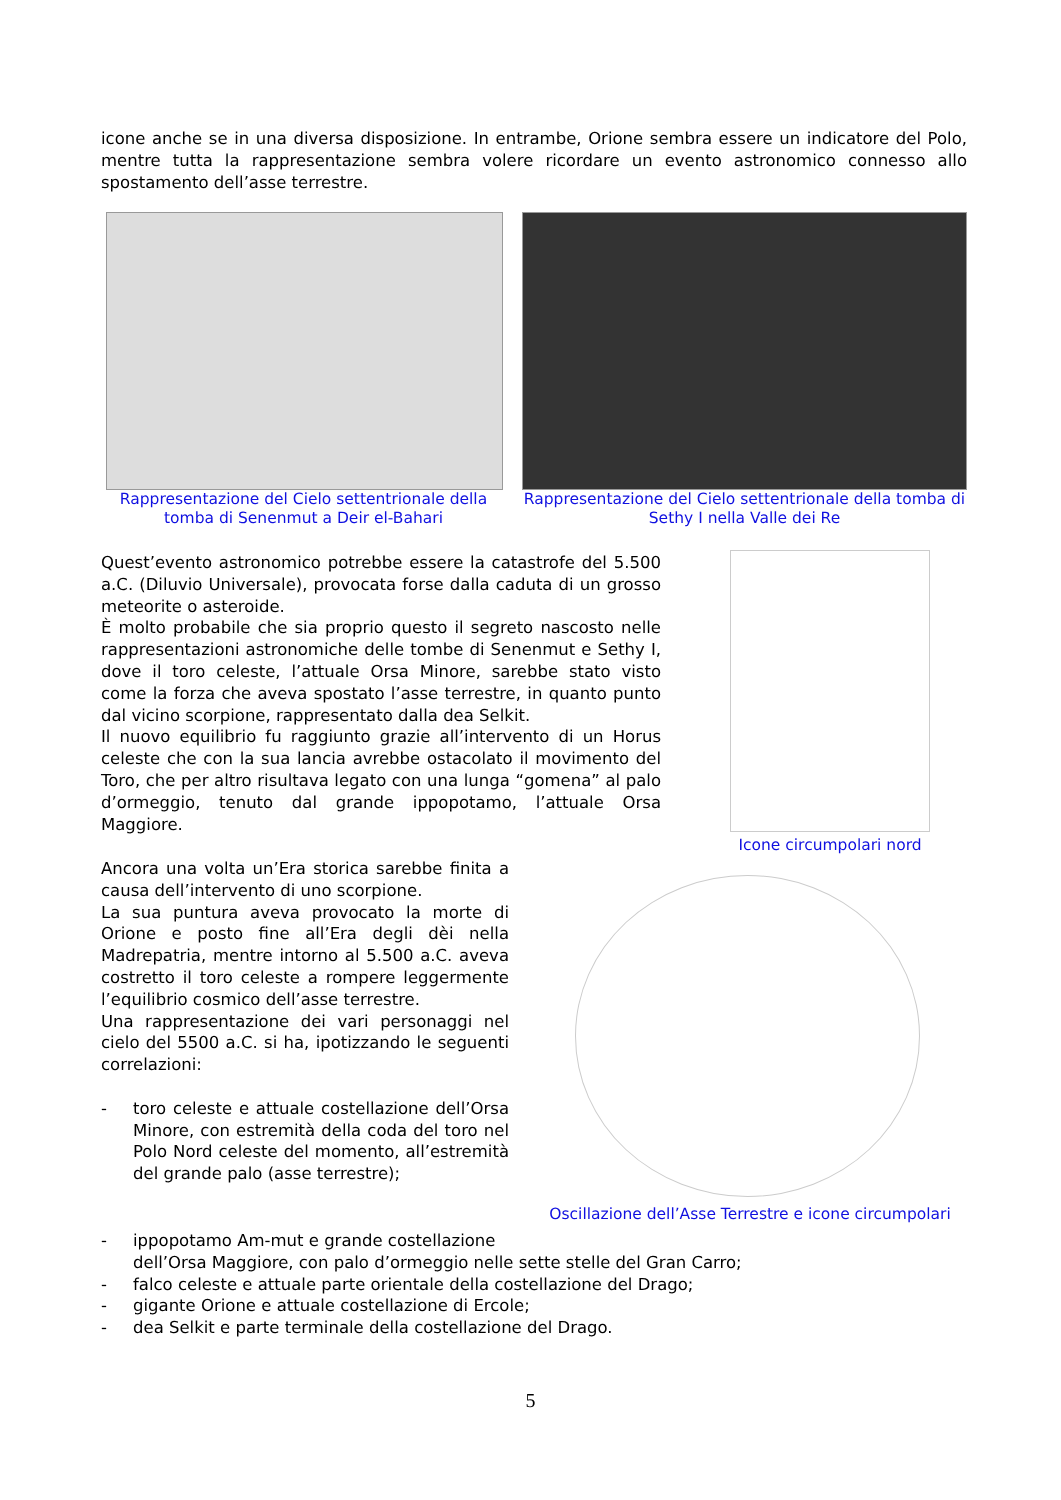icone anche se in una diversa disposizione. In entrambe, Orione sembra essere un indicatore del Polo, mentre tutta la rappresentazione sembra volere ricordare un evento astronomico connesso allo spostamento dell’asse terrestre.
Rappresentazione del Cielo settentrionale della tomba di Senenmut a Deir el-Bahari
Rappresentazione del Cielo settentrionale della tomba di Sethy I nella Valle dei Re
Quest’evento astronomico potrebbe essere la catastrofe del 5.500 a.C. (Diluvio Universale), provocata forse dalla caduta di un grosso meteorite o asteroide.
È molto probabile che sia proprio questo il segreto nascosto nelle rappresentazioni astronomiche delle tombe di Senenmut e Sethy I, dove il toro celeste, l’attuale Orsa Minore, sarebbe stato visto come la forza che aveva spostato l’asse terrestre, in quanto punto dal vicino scorpione, rappresentato dalla dea Selkit.
Il nuovo equilibrio fu raggiunto grazie all’intervento di un Horus celeste che con la sua lancia avrebbe ostacolato il movimento del Toro, che per altro risultava legato con una lunga “gomena” al palo d’ormeggio, tenuto dal grande ippopotamo, l’attuale Orsa Maggiore.
Icone circumpolari nord
Ancora una volta un’Era storica sarebbe finita a causa dell’intervento di uno scorpione.
La sua puntura aveva provocato la morte di Orione e posto fine all’Era degli dèi nella Madrepatria, mentre intorno al 5.500 a.C. aveva costretto il toro celeste a rompere leggermente l’equilibrio cosmico dell’asse terrestre.
Una rappresentazione dei vari personaggi nel cielo del 5500 a.C. si ha, ipotizzando le seguenti correlazioni:
- toro celeste e attuale costellazione dell’Orsa Minore, con estremità della coda del toro nel Polo Nord celeste del momento, all’estremità del grande palo (asse terrestre);
Oscillazione dell’Asse Terrestre e icone circumpolari
- ippopotamo Am-mut e grande costellazione
dell’Orsa Maggiore, con palo d’ormeggio nelle sette stelle del Gran Carro;
- falco celeste e attuale parte orientale della costellazione del Drago;
- gigante Orione e attuale costellazione di Ercole;
- dea Selkit e parte terminale della costellazione del Drago.
5